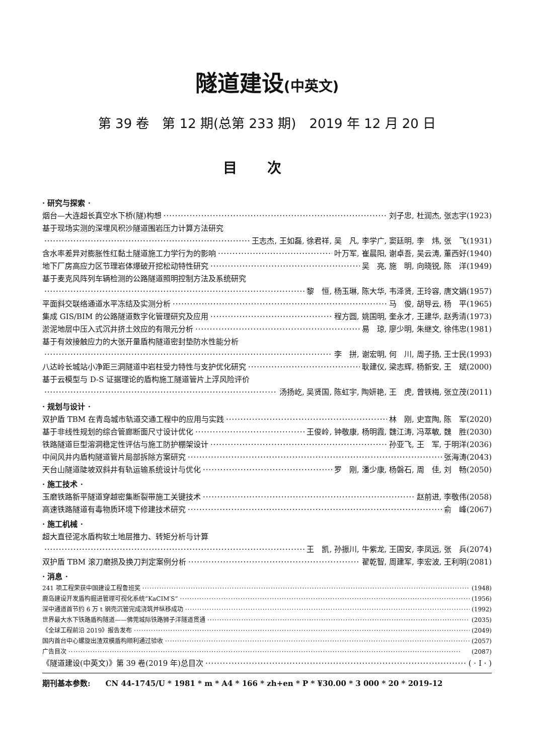隧道建设(中英文)
第 39 卷　第 12 期(总第 233 期)　2019 年 12 月 20 日
目次
· 研究与探索 ·
烟台—大连超长真空水下桥(隧)构想 刘子忠, 杜润杰, 张志宇(1923)
基于现场实测的深埋风积沙隧道围岩压力计算方法研究
王志杰, 王如磊, 徐君祥, 吴　凡, 李学广, 窦廷明, 李　炜, 张　飞(1931)
含水率差异对膨胀性红黏土隧道施工力学行为的影响 叶万军, 崔晨阳, 谢卓吾, 吴云涛, 董西好(1940)
地下厂房高应力区节理岩体爆破开挖松动特性研究 吴　亮, 施　明, 向晓锐, 陈　洋(1949)
基于麦克风阵列车辆检测的公路隧道照明控制方法及系统研究
黎　恒, 杨玉琳, 陈大华, 韦泽贤, 王玲容, 唐文娟(1957)
平面斜交联络通道水平冻结及实测分析 马　俊, 胡导云, 杨　平(1965)
集成 GIS/BIM 的公路隧道数字化管理研究及应用 程方圆, 姚国明, 奎永才, 王建华, 赵秀清(1973)
淤泥地层中压入式沉井挤土效应的有限元分析 易　琼, 廖少明, 朱继文, 徐伟忠(1981)
基于有效接触应力的大张开量盾构隧道密封垫防水性能分析
李　拼, 谢宏明, 何　川, 周子扬, 王士民(1993)
八达岭长城站小净距三洞隧道中岩柱受力特性与支护优化研究 耿建仪, 梁志辉, 杨新安, 王　斌(2000)
基于云模型与 D-S 证据理论的盾构施工隧道管片上浮风险评价
汤扬屹, 吴贤国, 陈虹宇, 陶妍艳, 王　虎, 曾铁梅, 张立茂(2011)
· 规划与设计 ·
双护盾 TBM 在青岛城市轨道交通工程中的应用与实践 林　刚, 史宣陶, 陈　军(2020)
基于非线性规划的综合管廊断面尺寸设计优化 王俊岭, 钟敬康, 杨明霞, 魏江涛, 冯萃敏, 魏　胜(2030)
铁路隧道巨型溶洞稳定性评估与施工防护棚架设计 孙亚飞, 王　军, 于明洋(2036)
中间风井内盾构隧道管片局部拆除方案研究 张海涛(2043)
天台山隧道陡坡双斜井有轨运输系统设计与优化 罗　刚, 潘少康, 杨磐石, 周　佳, 刘　畅(2050)
· 施工技术 ·
玉磨铁路新平隧道穿越密集断裂带施工关键技术 赵前进, 李敬伟(2058)
高速铁路隧道有毒物质环境下修建技术研究 俞　峰(2067)
· 施工机械 ·
超大直径泥水盾构软土地层推力、转矩分析与计算
王　凯, 孙振川, 牛紫龙, 王国安, 李凤远, 张　兵(2074)
双护盾 TBM 滚刀磨损及换刀判定案例分析 翟乾智, 周建军, 李宏波, 王利明(2081)
· 消息 ·
241 项工程荣获中国建设工程鲁班奖 (1948)
鹿岛建设开发盾构掘进管理可视化系统“KaCIM′S” (1956)
深中通道首节约 6 万 t 钢壳沉管完成浇筑并纵移成功 (1992)
世界最大水下铁路盾构隧道——佛莞城际铁路狮子洋隧道贯通 (2035)
《全球工程前沿 2019》报告发布 (2049)
国内首台中心螺旋出渣双模盾构顺利通过验收 (2057)
广告目次 (2087)
《隧道建设(中英文)》第 39 卷(2019 年)总目次 ( · Ⅰ · )
期刊基本参数:　　CN 44-1745/U * 1981 * m * A4 * 166 * zh+en * P * ¥30.00 * 3 000 * 20 * 2019-12